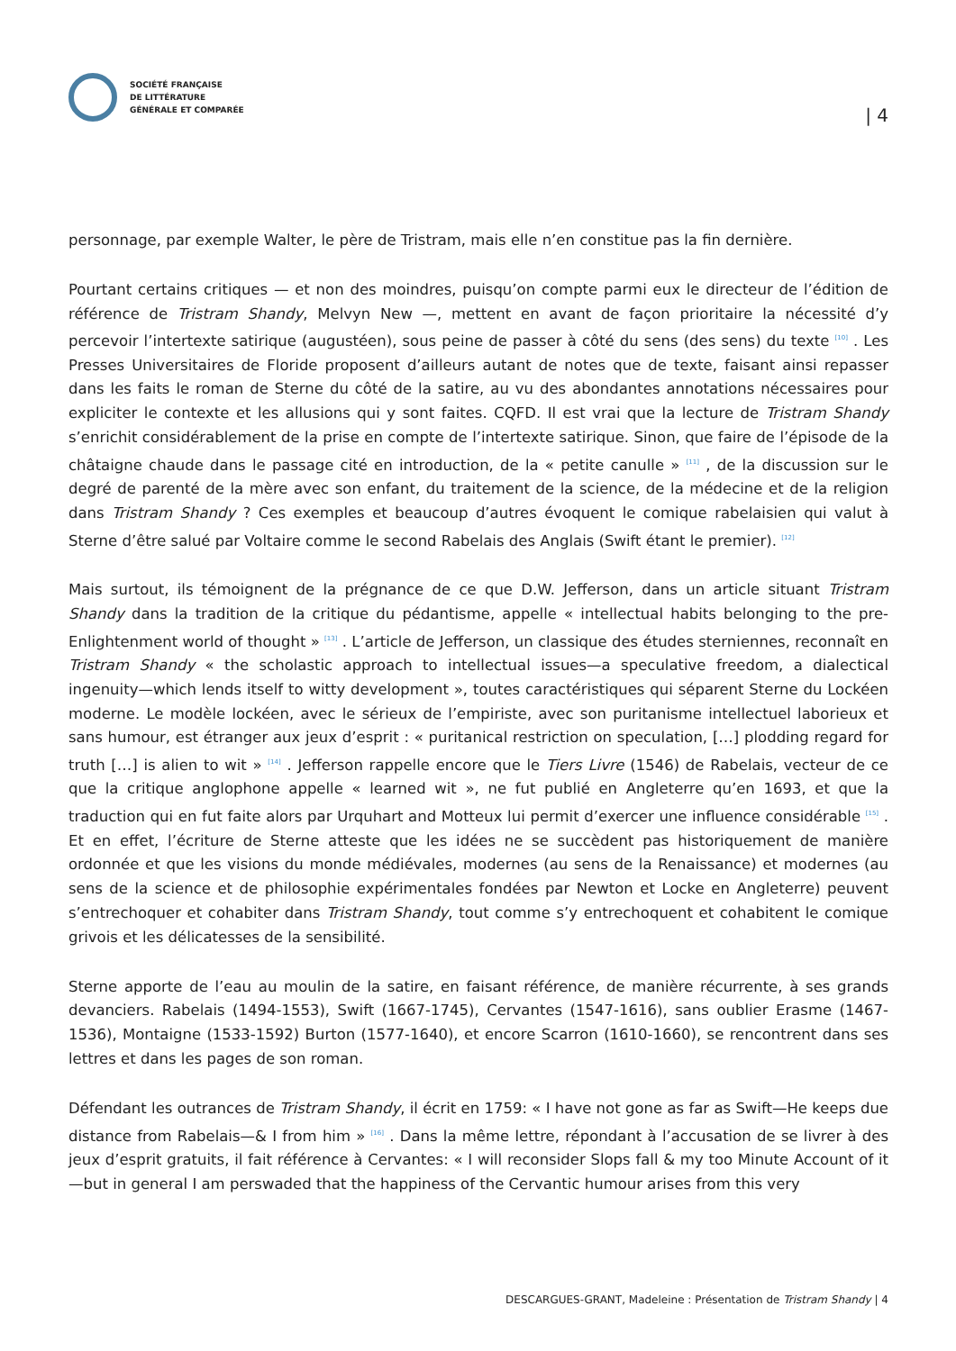SOCIÉTÉ FRANÇAISE
DE LITTÉRATURE
GÉNÉRALE ET COMPARÉE
| 4
personnage, par exemple Walter, le père de Tristram, mais elle n’en constitue pas la fin dernière.
Pourtant certains critiques — et non des moindres, puisqu’on compte parmi eux le directeur de l’édition de référence de Tristram Shandy, Melvyn New —, mettent en avant de façon prioritaire la nécessité d’y percevoir l’intertexte satirique (augustéen), sous peine de passer à côté du sens (des sens) du texte <sup>[10]</sup> . Les Presses Universitaires de Floride proposent d’ailleurs autant de notes que de texte, faisant ainsi repasser dans les faits le roman de Sterne du côté de la satire, au vu des abondantes annotations nécessaires pour expliciter le contexte et les allusions qui y sont faites. CQFD. Il est vrai que la lecture de Tristram Shandy s’enrichit considérablement de la prise en compte de l’intertexte satirique. Sinon, que faire de l’épisode de la châtaigne chaude dans le passage cité en introduction, de la « petite canulle » <sup>[11]</sup> , de la discussion sur le degré de parenté de la mère avec son enfant, du traitement de la science, de la médecine et de la religion dans Tristram Shandy ? Ces exemples et beaucoup d’autres évoquent le comique rabelaisien qui valut à Sterne d’être salué par Voltaire comme le second Rabelais des Anglais (Swift étant le premier). <sup>[12]</sup>
Mais surtout, ils témoignent de la prégnance de ce que D.W. Jefferson, dans un article situant Tristram Shandy dans la tradition de la critique du pédantisme, appelle « intellectual habits belonging to the pre-Enlightenment world of thought » <sup>[13]</sup> . L’article de Jefferson, un classique des études sterniennes, reconnaît en Tristram Shandy « the scholastic approach to intellectual issues—a speculative freedom, a dialectical ingenuity—which lends itself to witty development », toutes caractéristiques qui séparent Sterne du Lockéen moderne. Le modèle lockéen, avec le sérieux de l’empiriste, avec son puritanisme intellectuel laborieux et sans humour, est étranger aux jeux d’esprit : « puritanical restriction on speculation, […] plodding regard for truth […] is alien to wit » <sup>[14]</sup> . Jefferson rappelle encore que le Tiers Livre (1546) de Rabelais, vecteur de ce que la critique anglophone appelle « learned wit », ne fut publié en Angleterre qu’en 1693, et que la traduction qui en fut faite alors par Urquhart and Motteux lui permit d’exercer une influence considérable <sup>[15]</sup> . Et en effet, l’écriture de Sterne atteste que les idées ne se succèdent pas historiquement de manière ordonnée et que les visions du monde médiévales, modernes (au sens de la Renaissance) et modernes (au sens de la science et de philosophie expérimentales fondées par Newton et Locke en Angleterre) peuvent s’entrechoquer et cohabiter dans Tristram Shandy, tout comme s’y entrechoquent et cohabitent le comique grivois et les délicatesses de la sensibilité.
Sterne apporte de l’eau au moulin de la satire, en faisant référence, de manière récurrente, à ses grands devanciers. Rabelais (1494-1553), Swift (1667-1745), Cervantes (1547-1616), sans oublier Erasme (1467-1536), Montaigne (1533-1592) Burton (1577-1640), et encore Scarron (1610-1660), se rencontrent dans ses lettres et dans les pages de son roman.
Défendant les outrances de Tristram Shandy, il écrit en 1759: « I have not gone as far as Swift—He keeps due distance from Rabelais—& I from him » <sup>[16]</sup> . Dans la même lettre, répondant à l’accusation de se livrer à des jeux d’esprit gratuits, il fait référence à Cervantes: « I will reconsider Slops fall & my too Minute Account of it—but in general I am perswaded that the happiness of the Cervantic humour arises from this very
DESCARGUES-GRANT, Madeleine : Présentation de Tristram Shandy | 4